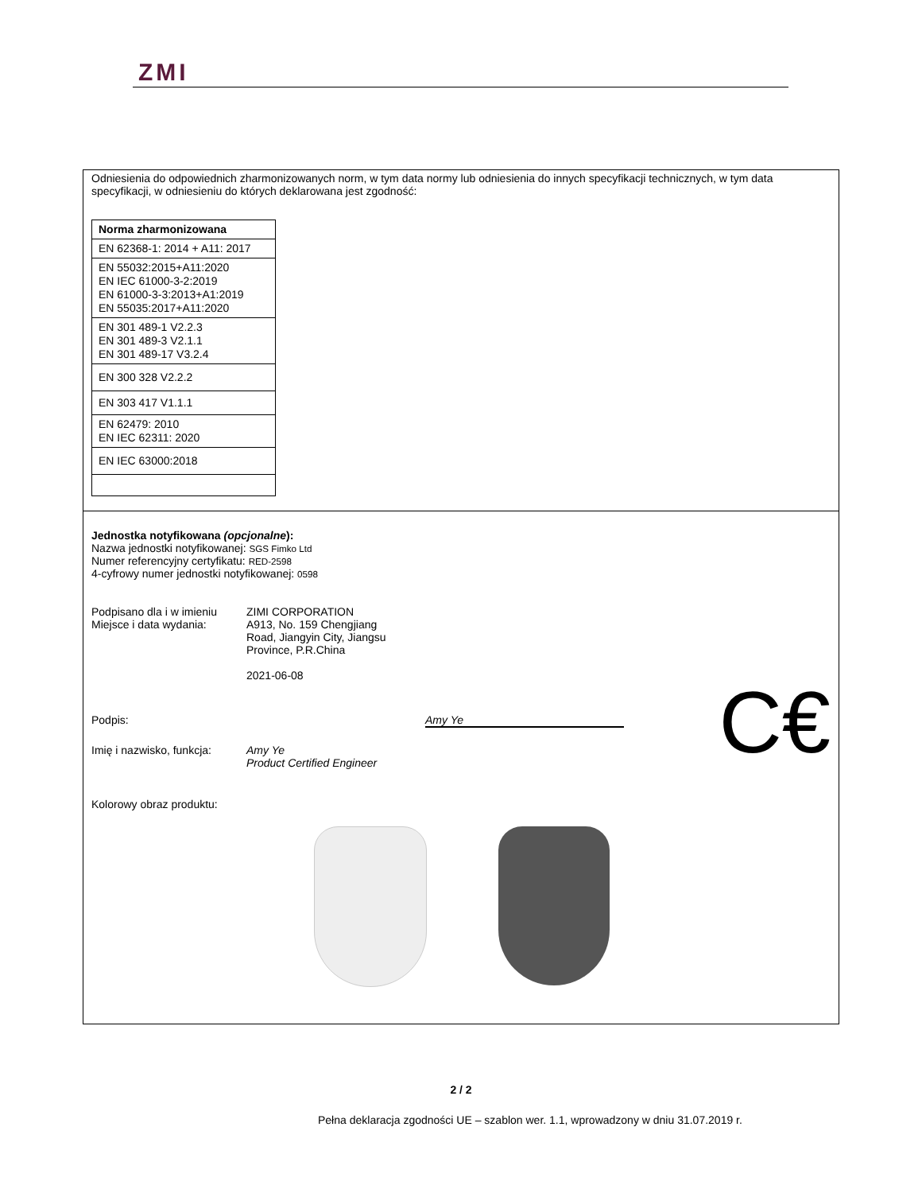ZMI
Odniesienia do odpowiednich zharmonizowanych norm, w tym data normy lub odniesienia do innych specyfikacji technicznych, w tym data specyfikacji, w odniesieniu do których deklarowana jest zgodność:
| Norma zharmonizowana |
| --- |
| EN 62368-1: 2014 + A11: 2017 |
| EN 55032:2015+A11:2020 EN IEC 61000-3-2:2019 EN 61000-3-3:2013+A1:2019 EN 55035:2017+A11:2020 |
| EN 301 489-1 V2.2.3 EN 301 489-3 V2.1.1 EN 301 489-17 V3.2.4 |
| EN 300 328 V2.2.2 |
| EN 303 417 V1.1.1 |
| EN 62479: 2010 EN IEC 62311: 2020 |
| EN IEC 63000:2018 |
Jednostka notyfikowana (opcjonalne):
Nazwa jednostki notyfikowanej: SGS Fimko Ltd
Numer referencyjny certyfikatu: RED-2598
4-cyfrowy numer jednostki notyfikowanej: 0598
Podpisano dla i w imieniu
Miejsce i data wydania:
ZIMI CORPORATION
A913, No. 159 Chengjiang
Road, Jiangyin City, Jiangsu
Province, P.R.China
2021-06-08
C€
Podpis: Amy Ye
Imię i nazwisko, funkcja:
Amy Ye
Product Certified Engineer
Kolorowy obraz produktu:
2 / 2
Pełna deklaracja zgodności UE – szablon wer. 1.1, wprowadzony w dniu 31.07.2019 r.